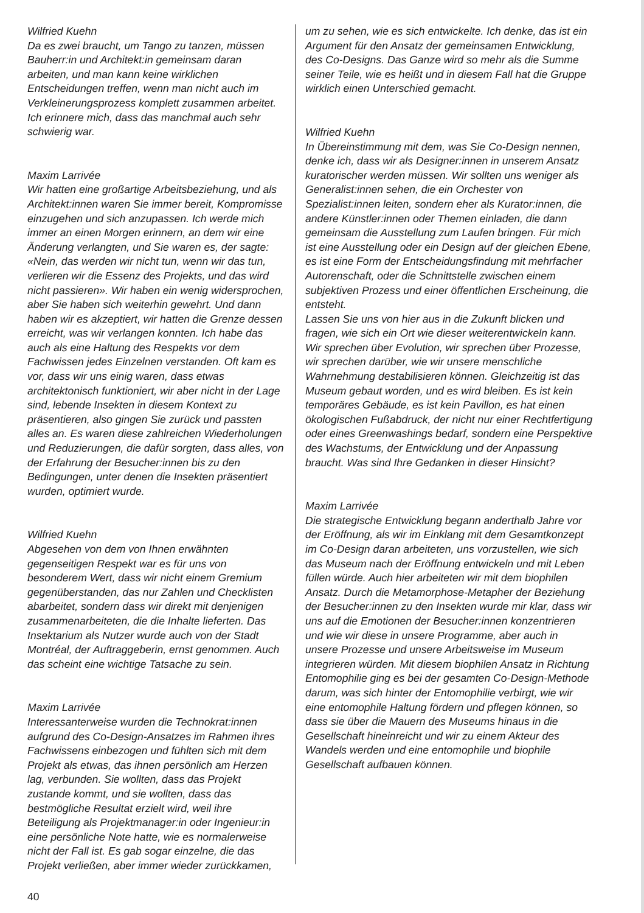Wilfried Kuehn
Da es zwei braucht, um Tango zu tanzen, müssen Bauherr:in und Architekt:in gemeinsam daran arbeiten, und man kann keine wirklichen Entscheidungen treffen, wenn man nicht auch im Verkleinerungsprozess komplett zusammen arbeitet. Ich erinnere mich, dass das manchmal auch sehr schwierig war.
Maxim Larrivée
Wir hatten eine großartige Arbeitsbeziehung, und als Architekt:innen waren Sie immer bereit, Kompromisse einzugehen und sich anzupassen. Ich werde mich immer an einen Morgen erinnern, an dem wir eine Änderung verlangten, und Sie waren es, der sagte: «Nein, das werden wir nicht tun, wenn wir das tun, verlieren wir die Essenz des Projekts, und das wird nicht passieren». Wir haben ein wenig widersprochen, aber Sie haben sich weiterhin gewehrt. Und dann haben wir es akzeptiert, wir hatten die Grenze dessen erreicht, was wir verlangen konnten. Ich habe das auch als eine Haltung des Respekts vor dem Fachwissen jedes Einzelnen verstanden. Oft kam es vor, dass wir uns einig waren, dass etwas architektonisch funktioniert, wir aber nicht in der Lage sind, lebende Insekten in diesem Kontext zu präsentieren, also gingen Sie zurück und passten alles an. Es waren diese zahlreichen Wiederholungen und Reduzierungen, die dafür sorgten, dass alles, von der Erfahrung der Besucher:innen bis zu den Bedingungen, unter denen die Insekten präsentiert wurden, optimiert wurde.
Wilfried Kuehn
Abgesehen von dem von Ihnen erwähnten gegenseitigen Respekt war es für uns von besonderem Wert, dass wir nicht einem Gremium gegenüberstanden, das nur Zahlen und Checklisten abarbeitet, sondern dass wir direkt mit denjenigen zusammenarbeiteten, die die Inhalte lieferten. Das Insektarium als Nutzer wurde auch von der Stadt Montréal, der Auftraggeberin, ernst genommen. Auch das scheint eine wichtige Tatsache zu sein.
Maxim Larrivée
Interessanterweise wurden die Technokrat:innen aufgrund des Co-Design-Ansatzes im Rahmen ihres Fachwissens einbezogen und fühlten sich mit dem Projekt als etwas, das ihnen persönlich am Herzen lag, verbunden. Sie wollten, dass das Projekt zustande kommt, und sie wollten, dass das bestmögliche Resultat erzielt wird, weil ihre Beteiligung als Projektmanager:in oder Ingenieur:in eine persönliche Note hatte, wie es normalerweise nicht der Fall ist. Es gab sogar einzelne, die das Projekt verließen, aber immer wieder zurückkamen,
um zu sehen, wie es sich entwickelte. Ich denke, das ist ein Argument für den Ansatz der gemeinsamen Entwicklung, des Co-Designs. Das Ganze wird so mehr als die Summe seiner Teile, wie es heißt und in diesem Fall hat die Gruppe wirklich einen Unterschied gemacht.
Wilfried Kuehn
In Übereinstimmung mit dem, was Sie Co-Design nennen, denke ich, dass wir als Designer:innen in unserem Ansatz kuratorischer werden müssen. Wir sollten uns weniger als Generalist:innen sehen, die ein Orchester von Spezialist:innen leiten, sondern eher als Kurator:innen, die andere Künstler:innen oder Themen einladen, die dann gemeinsam die Ausstellung zum Laufen bringen. Für mich ist eine Ausstellung oder ein Design auf der gleichen Ebene, es ist eine Form der Entscheidungsfindung mit mehrfacher Autorenschaft, oder die Schnittstelle zwischen einem subjektiven Prozess und einer öffentlichen Erscheinung, die entsteht.
Lassen Sie uns von hier aus in die Zukunft blicken und fragen, wie sich ein Ort wie dieser weiterentwickeln kann. Wir sprechen über Evolution, wir sprechen über Prozesse, wir sprechen darüber, wie wir unsere menschliche Wahrnehmung destabilisieren können. Gleichzeitig ist das Museum gebaut worden, und es wird bleiben. Es ist kein temporäres Gebäude, es ist kein Pavillon, es hat einen ökologischen Fußabdruck, der nicht nur einer Rechtfertigung oder eines Greenwashings bedarf, sondern eine Perspektive des Wachstums, der Entwicklung und der Anpassung braucht. Was sind Ihre Gedanken in dieser Hinsicht?
Maxim Larrivée
Die strategische Entwicklung begann anderthalb Jahre vor der Eröffnung, als wir im Einklang mit dem Gesamtkonzept im Co-Design daran arbeiteten, uns vorzustellen, wie sich das Museum nach der Eröffnung entwickeln und mit Leben füllen würde. Auch hier arbeiteten wir mit dem biophilen Ansatz. Durch die Metamorphose-Metapher der Beziehung der Besucher:innen zu den Insekten wurde mir klar, dass wir uns auf die Emotionen der Besucher:innen konzentrieren und wie wir diese in unsere Programme, aber auch in unsere Prozesse und unsere Arbeitsweise im Museum integrieren würden. Mit diesem biophilen Ansatz in Richtung Entomophilie ging es bei der gesamten Co-Design-Methode darum, was sich hinter der Entomophilie verbirgt, wie wir eine entomophile Haltung fördern und pflegen können, so dass sie über die Mauern des Museums hinaus in die Gesellschaft hineinreicht und wir zu einem Akteur des Wandels werden und eine entomophile und biophile Gesellschaft aufbauen können.
40